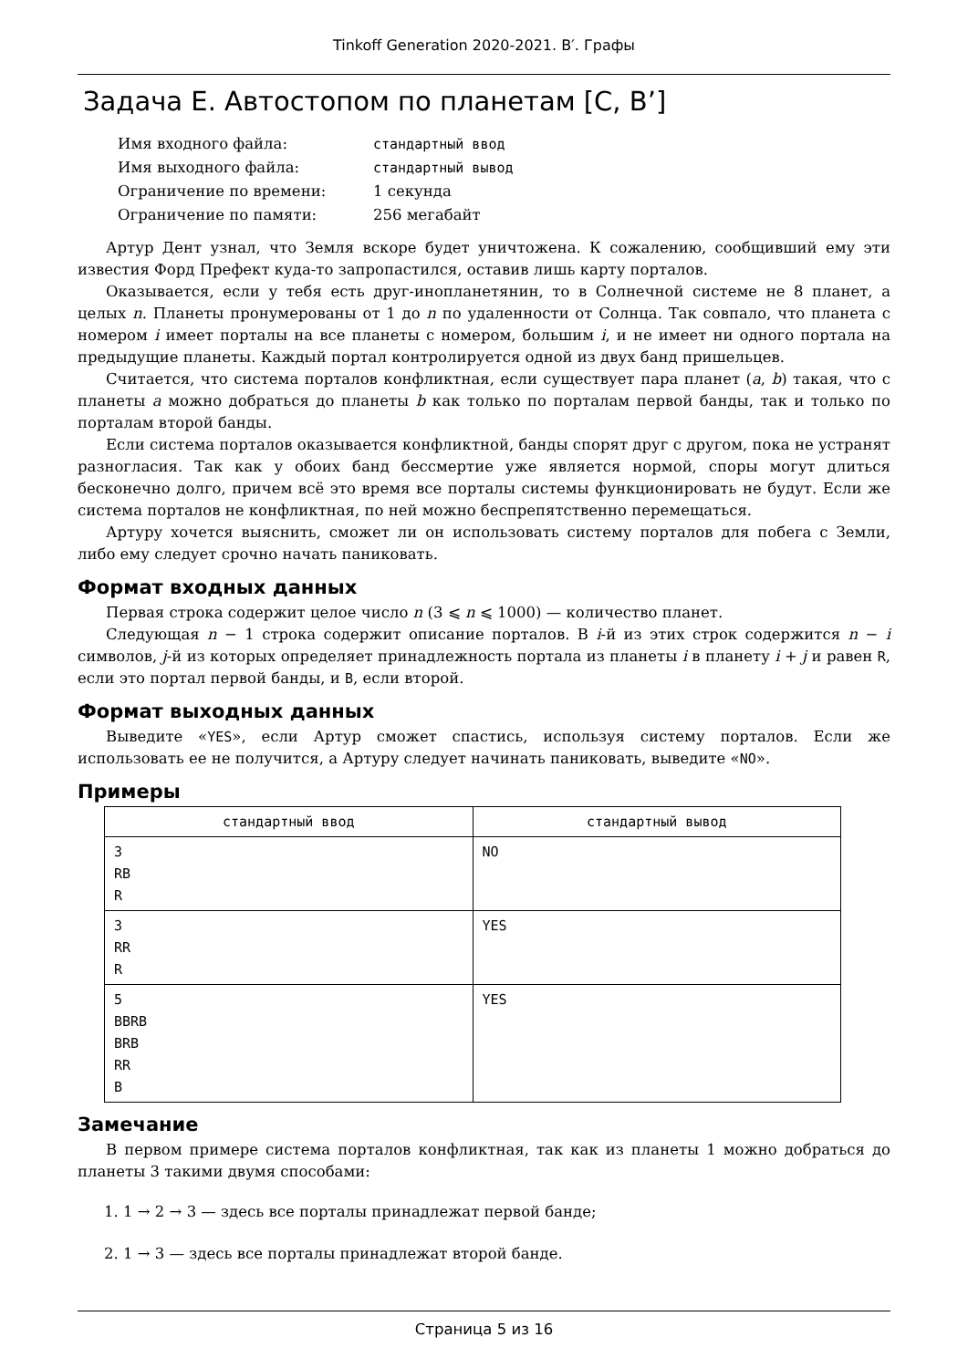Tinkoff Generation 2020-2021. B′. Графы
Задача E. Автостопом по планетам [C, B’]
| Имя входного файла: | стандартный ввод |
| Имя выходного файла: | стандартный вывод |
| Ограничение по времени: | 1 секунда |
| Ограничение по памяти: | 256 мегабайт |
Артур Дент узнал, что Земля вскоре будет уничтожена. К сожалению, сообщивший ему эти известия Форд Префект куда-то запропастился, оставив лишь карту порталов.
Оказывается, если у тебя есть друг-инопланетянин, то в Солнечной системе не 8 планет, а целых n. Планеты пронумерованы от 1 до n по удаленности от Солнца. Так совпало, что планета с номером i имеет порталы на все планеты с номером, большим i, и не имеет ни одного портала на предыдущие планеты. Каждый портал контролируется одной из двух банд пришельцев.
Считается, что система порталов конфликтная, если существует пара планет (a, b) такая, что с планеты a можно добраться до планеты b как только по порталам первой банды, так и только по порталам второй банды.
Если система порталов оказывается конфликтной, банды спорят друг с другом, пока не устранят разногласия. Так как у обоих банд бессмертие уже является нормой, споры могут длиться бесконечно долго, причем всё это время все порталы системы функционировать не будут. Если же система порталов не конфликтная, по ней можно беспрепятственно перемещаться.
Артуру хочется выяснить, сможет ли он использовать систему порталов для побега с Земли, либо ему следует срочно начать паниковать.
Формат входных данных
Первая строка содержит целое число n (3 ⩽ n ⩽ 1000) — количество планет.
Следующая n − 1 строка содержит описание порталов. В i-й из этих строк содержится n − i символов, j-й из которых определяет принадлежность портала из планеты i в планету i + j и равен R, если это портал первой банды, и B, если второй.
Формат выходных данных
Выведите «YES», если Артур сможет спастись, используя систему порталов. Если же использовать ее не получится, а Артуру следует начинать паниковать, выведите «NO».
Примеры
| стандартный ввод | стандартный вывод |
| --- | --- |
| 3 RB R | NO |
| 3 RR R | YES |
| 5 BBRB BRB RR B | YES |
Замечание
В первом примере система порталов конфликтная, так как из планеты 1 можно добраться до планеты 3 такими двумя способами:
1. 1 → 2 → 3 — здесь все порталы принадлежат первой банде;
2. 1 → 3 — здесь все порталы принадлежат второй банде.
Страница 5 из 16